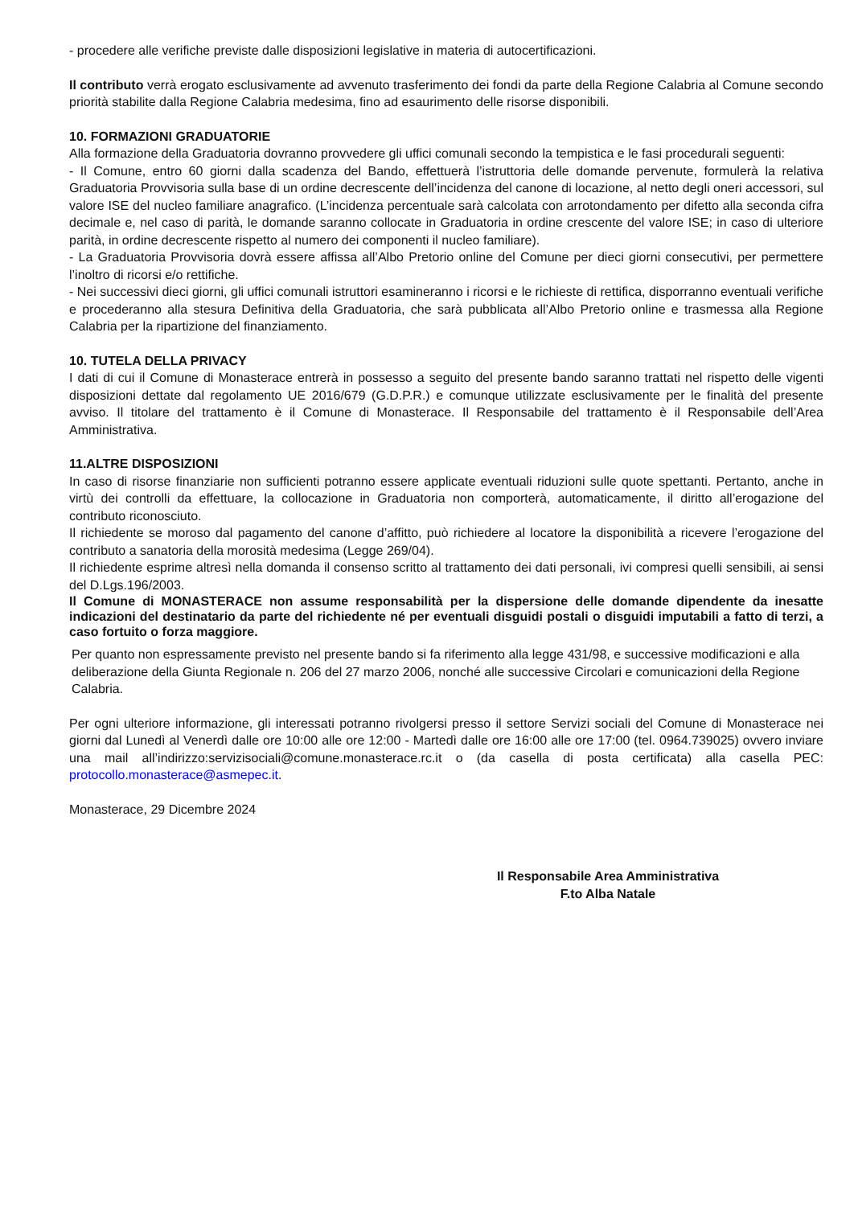- procedere alle verifiche previste dalle disposizioni legislative in materia di autocertificazioni.
Il contributo verrà erogato esclusivamente ad avvenuto trasferimento dei fondi da parte della Regione Calabria al Comune secondo priorità stabilite dalla Regione Calabria medesima, fino ad esaurimento delle risorse disponibili.
10. FORMAZIONI GRADUATORIE
Alla formazione della Graduatoria dovranno provvedere gli uffici comunali secondo la tempistica e le fasi procedurali seguenti:
- Il Comune, entro 60 giorni dalla scadenza del Bando, effettuerà l’istruttoria delle domande pervenute, formulerà la relativa Graduatoria Provvisoria sulla base di un ordine decrescente dell’incidenza del canone di locazione, al netto degli oneri accessori, sul valore ISE del nucleo familiare anagrafico. (L’incidenza percentuale sarà calcolata con arrotondamento per difetto alla seconda cifra decimale e, nel caso di parità, le domande saranno collocate in Graduatoria in ordine crescente del valore ISE; in caso di ulteriore parità, in ordine decrescente rispetto al numero dei componenti il nucleo familiare).
- La Graduatoria Provvisoria dovrà essere affissa all’Albo Pretorio online del Comune per dieci giorni consecutivi, per permettere l’inoltro di ricorsi e/o rettifiche.
- Nei successivi dieci giorni, gli uffici comunali istruttori esamineranno i ricorsi e le richieste di rettifica, disporranno eventuali verifiche e procederanno alla stesura Definitiva della Graduatoria, che sarà pubblicata all’Albo Pretorio online e trasmessa alla Regione Calabria per la ripartizione del finanziamento.
10. TUTELA DELLA PRIVACY
I dati di cui il Comune di Monasterace entrerà in possesso a seguito del presente bando saranno trattati nel rispetto delle vigenti disposizioni dettate dal regolamento UE 2016/679 (G.D.P.R.) e comunque utilizzate esclusivamente per le finalità del presente avviso. Il titolare del trattamento è il Comune di Monasterace. Il Responsabile del trattamento è il Responsabile dell’Area Amministrativa.
11.ALTRE DISPOSIZIONI
In caso di risorse finanziarie non sufficienti potranno essere applicate eventuali riduzioni sulle quote spettanti. Pertanto, anche in virtù dei controlli da effettuare, la collocazione in Graduatoria non comporterà, automaticamente, il diritto all’erogazione del contributo riconosciuto.
Il richiedente se moroso dal pagamento del canone d’affitto, può richiedere al locatore la disponibilità a ricevere l’erogazione del contributo a sanatoria della morosità medesima (Legge 269/04).
Il richiedente esprime altresì nella domanda il consenso scritto al trattamento dei dati personali, ivi compresi quelli sensibili, ai sensi del D.Lgs.196/2003.
Il Comune di MONASTERACE non assume responsabilità per la dispersione delle domande dipendente da inesatte indicazioni del destinatario da parte del richiedente né per eventuali disguidi postali o disguidi imputabili a fatto di terzi, a caso fortuito o forza maggiore.
Per quanto non espressamente previsto nel presente bando si fa riferimento alla legge 431/98, e successive modificazioni e alla deliberazione della Giunta Regionale n. 206 del 27 marzo 2006, nonché alle successive Circolari e comunicazioni della Regione Calabria.
Per ogni ulteriore informazione, gli interessati potranno rivolgersi presso il settore Servizi sociali del Comune di Monasterace nei giorni dal Lunedì al Venerdì dalle ore 10:00 alle ore 12:00 - Martedì dalle ore 16:00 alle ore 17:00 (tel. 0964.739025) ovvero inviare una mail all’indirizzo:servizisociali@comune.monasterace.rc.it o (da casella di posta certificata) alla casella PEC: protocollo.monasterace@asmepec.it.
Monasterace, 29 Dicembre 2024
Il Responsabile Area Amministrativa
F.to Alba Natale